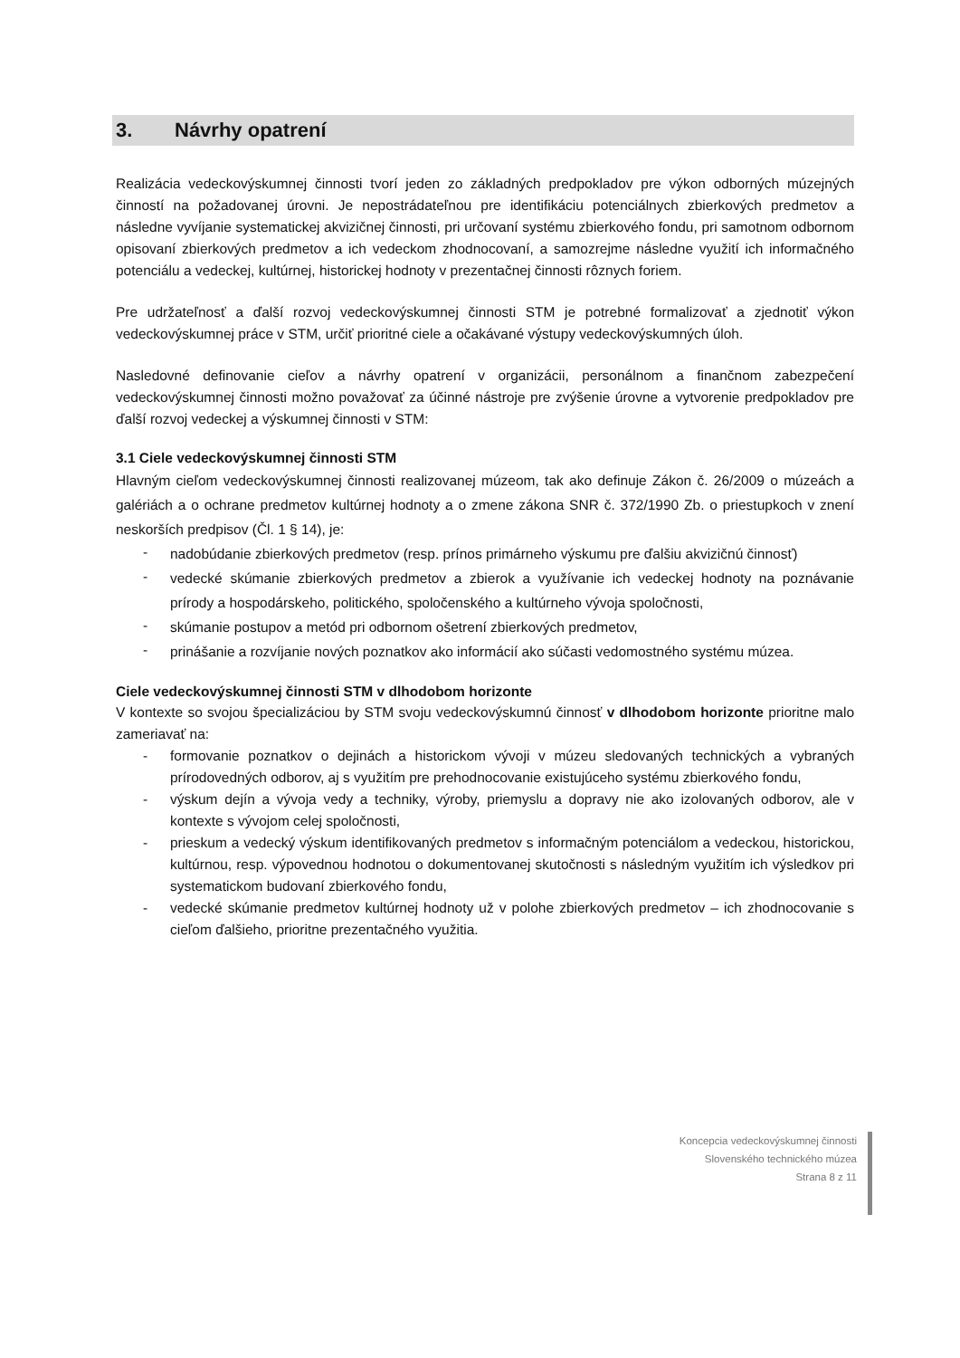3. Návrhy opatrení
Realizácia vedeckovýskumnej činnosti tvorí jeden zo základných predpokladov pre výkon odborných múzejných činností na požadovanej úrovni. Je nepostrádateľnou pre identifikáciu potenciálnych zbierkových predmetov a následne vyvíjanie systematickej akvizičnej činnosti, pri určovaní systému zbierkového fondu, pri samotnom odbornom opisovaní zbierkových predmetov a ich vedeckom zhodnocovaní, a samozrejme následne využití ich informačného potenciálu a vedeckej, kultúrnej, historickej hodnoty v prezentačnej činnosti rôznych foriem.
Pre udržateľnosť a ďalší rozvoj vedeckovýskumnej činnosti STM je potrebné formalizovať a zjednotiť výkon vedeckovýskumnej práce v STM, určiť prioritné ciele a očakávané výstupy vedeckovýskumných úloh.
Nasledovné definovanie cieľov a návrhy opatrení v organizácii, personálnom a finančnom zabezpečení vedeckovýskumnej činnosti možno považovať za účinné nástroje pre zvýšenie úrovne a vytvorenie predpokladov pre ďalší rozvoj vedeckej a výskumnej činnosti v STM:
3.1 Ciele vedeckovýskumnej činnosti STM
Hlavným cieľom vedeckovýskumnej činnosti realizovanej múzeom, tak ako definuje Zákon č. 26/2009 o múzeách a galériách a o ochrane predmetov kultúrnej hodnoty a o zmene zákona SNR č. 372/1990 Zb. o priestupkoch v znení neskorších predpisov (Čl. 1 § 14), je:
- nadobúdanie zbierkových predmetov (resp. prínos primárneho výskumu pre ďalšiu akvizičnú činnosť)
- vedecké skúmanie zbierkových predmetov a zbierok a využívanie ich vedeckej hodnoty na poznávanie prírody a hospodárskeho, politického, spoločenského a kultúrneho vývoja spoločnosti,
- skúmanie postupov a metód pri odbornom ošetrení zbierkových predmetov,
- prinášanie a rozvíjanie nových poznatkov ako informácií ako súčasti vedomostného systému múzea.
Ciele vedeckovýskumnej činnosti STM v dlhodobom horizonte
V kontexte so svojou špecializáciou by STM svoju vedeckovýskumnú činnosť v dlhodobom horizonte prioritne malo zameriavať na:
- formovanie poznatkov o dejinách a historickom vývoji v múzeu sledovaných technických a vybraných prírodovedných odborov, aj s využitím pre prehodnocovanie existujúceho systému zbierkového fondu,
- výskum dejín a vývoja vedy a techniky, výroby, priemyslu a dopravy nie ako izolovaných odborov, ale v kontexte s vývojom celej spoločnosti,
- prieskum a vedecký výskum identifikovaných predmetov s informačným potenciálom a vedeckou, historickou, kultúrnou, resp. výpovednou hodnotou o dokumentovanej skutočnosti s následným využitím ich výsledkov pri systematickom budovaní zbierkového fondu,
- vedecké skúmanie predmetov kultúrnej hodnoty už v polohe zbierkových predmetov – ich zhodnocovanie s cieľom ďalšieho, prioritne prezentačného využitia.
Koncepcia vedeckovýskumnej činnosti
Slovenského technického múzea
Strana 8 z 11